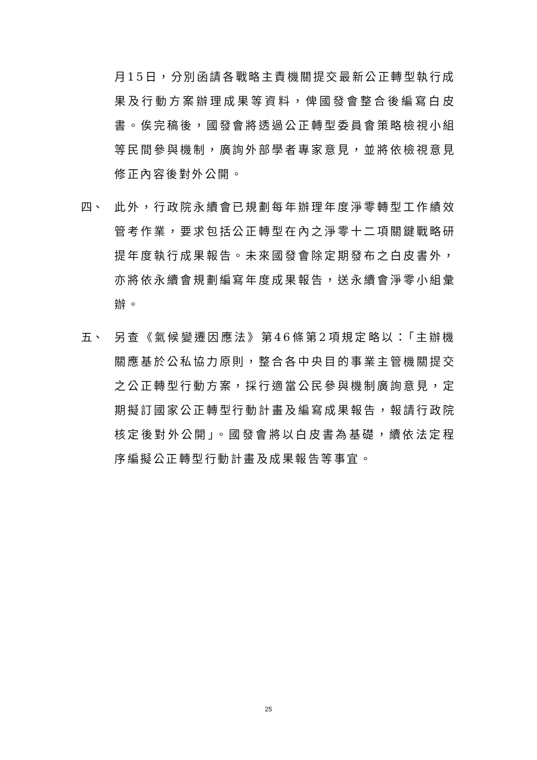月15日，分別函請各戰略主責機關提交最新公正轉型執行成果及行動方案辦理成果等資料，俾國發會整合後編寫白皮書。俟完稿後，國發會將透過公正轉型委員會策略檢視小組等民間參與機制，廣詢外部學者專家意見，並將依檢視意見修正內容後對外公開。
四、 此外，行政院永續會已規劃每年辦理年度淨零轉型工作績效管考作業，要求包括公正轉型在內之淨零十二項關鍵戰略研提年度執行成果報告。未來國發會除定期發布之白皮書外，亦將依永續會規劃編寫年度成果報告，送永續會淨零小組彙辦。
五、 另查《氣候變遷因應法》第46條第2項規定略以：「主辦機關應基於公私協力原則，整合各中央目的事業主管機關提交之公正轉型行動方案，採行適當公民參與機制廣詢意見，定期擬訂國家公正轉型行動計畫及編寫成果報告，報請行政院核定後對外公開」。國發會將以白皮書為基礎，續依法定程序編擬公正轉型行動計畫及成果報告等事宜。
25